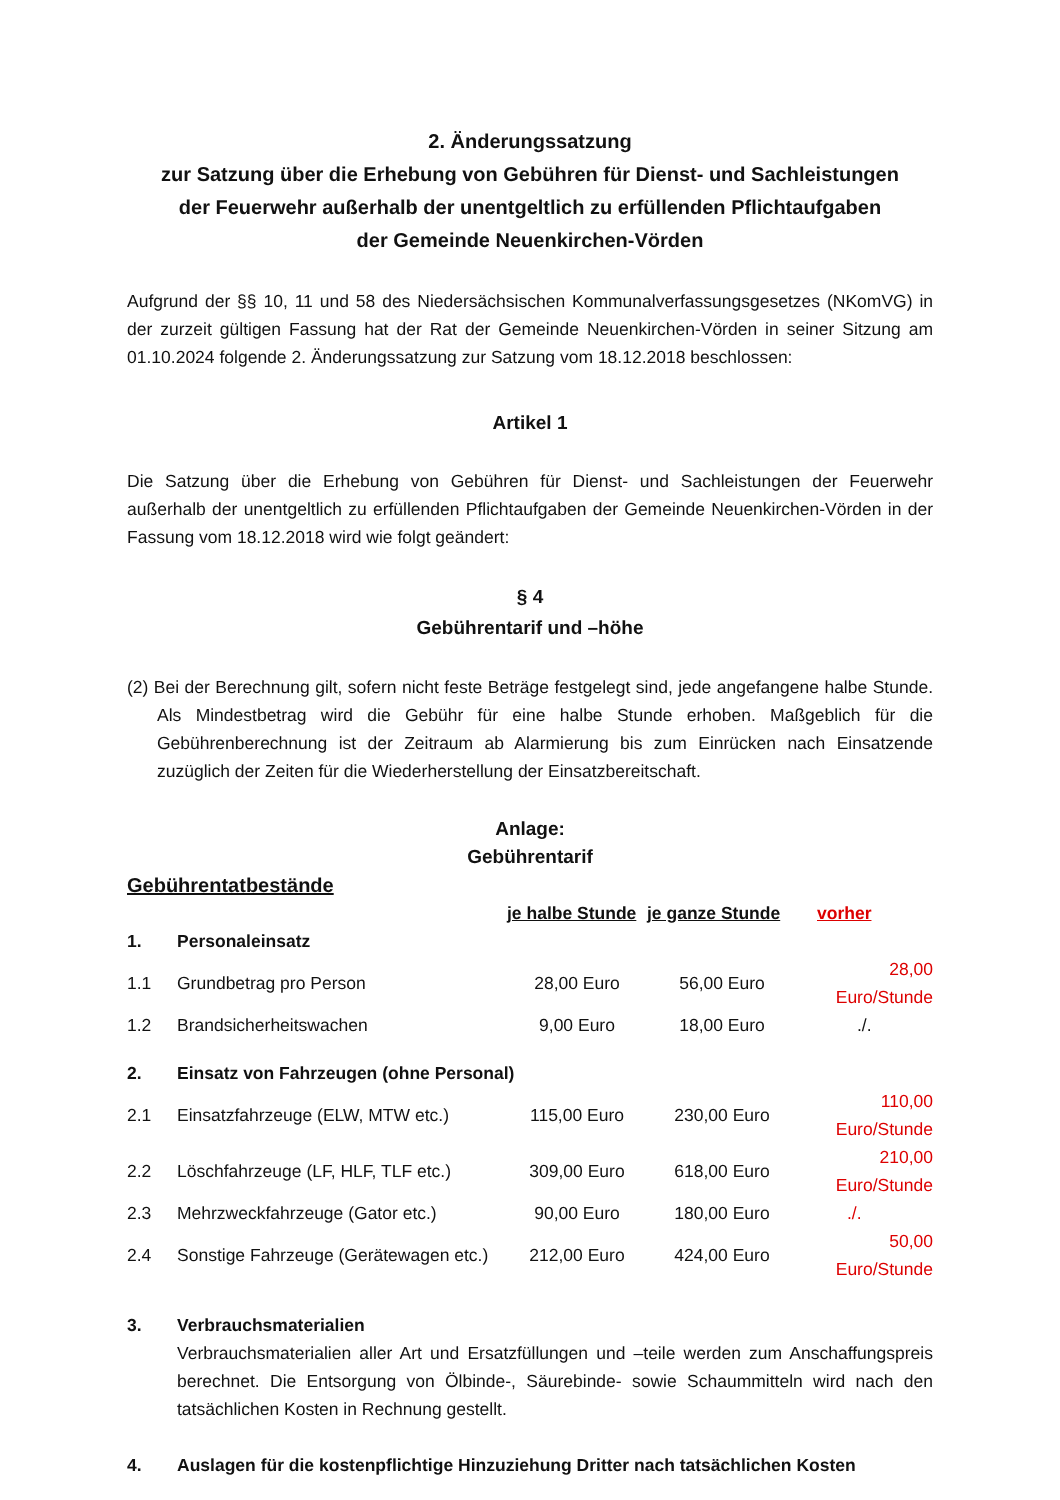2. Änderungssatzung
zur Satzung über die Erhebung von Gebühren für Dienst- und Sachleistungen
der Feuerwehr außerhalb der unentgeltlich zu erfüllenden Pflichtaufgaben
der Gemeinde Neuenkirchen-Vörden
Aufgrund der §§ 10, 11 und 58 des Niedersächsischen Kommunalverfassungsgesetzes (NKomVG) in der zurzeit gültigen Fassung hat der Rat der Gemeinde Neuenkirchen-Vörden in seiner Sitzung am 01.10.2024 folgende 2. Änderungssatzung zur Satzung vom 18.12.2018 beschlossen:
Artikel 1
Die Satzung über die Erhebung von Gebühren für Dienst- und Sachleistungen der Feuerwehr außerhalb der unentgeltlich zu erfüllenden Pflichtaufgaben der Gemeinde Neuenkirchen-Vörden in der Fassung vom 18.12.2018 wird wie folgt geändert:
§ 4
Gebührentarif und –höhe
(2) Bei der Berechnung gilt, sofern nicht feste Beträge festgelegt sind, jede angefangene halbe Stunde. Als Mindestbetrag wird die Gebühr für eine halbe Stunde erhoben. Maßgeblich für die Gebührenberechnung ist der Zeitraum ab Alarmierung bis zum Einrücken nach Einsatzende zuzüglich der Zeiten für die Wiederherstellung der Einsatzbereitschaft.
Anlage:
Gebührentarif
Gebührentatbestände
| | | je halbe Stunde | je ganze Stunde | vorher |
| 1. | Personaleinsatz | | | |
| 1.1 | Grundbetrag pro Person | 28,00 Euro | 56,00 Euro | 28,00 Euro/Stunde |
| 1.2 | Brandsicherheitswachen | 9,00 Euro | 18,00 Euro | ./. |
| 2. | Einsatz von Fahrzeugen (ohne Personal) | | | |
| 2.1 | Einsatzfahrzeuge (ELW, MTW etc.) | 115,00 Euro | 230,00 Euro | 110,00 Euro/Stunde |
| 2.2 | Löschfahrzeuge (LF, HLF, TLF etc.) | 309,00 Euro | 618,00 Euro | 210,00 Euro/Stunde |
| 2.3 | Mehrzweckfahrzeuge (Gator etc.) | 90,00 Euro | 180,00 Euro | ./. |
| 2.4 | Sonstige Fahrzeuge (Gerätewagen etc.) | 212,00 Euro | 424,00 Euro | 50,00 Euro/Stunde |
3. Verbrauchsmaterialien
Verbrauchsmaterialien aller Art und Ersatzfüllungen und –teile werden zum Anschaffungspreis berechnet. Die Entsorgung von Ölbinde-, Säurebinde- sowie Schaummitteln wird nach den tatsächlichen Kosten in Rechnung gestellt.
4. Auslagen für die kostenpflichtige Hinzuziehung Dritter nach tatsächlichen Kosten